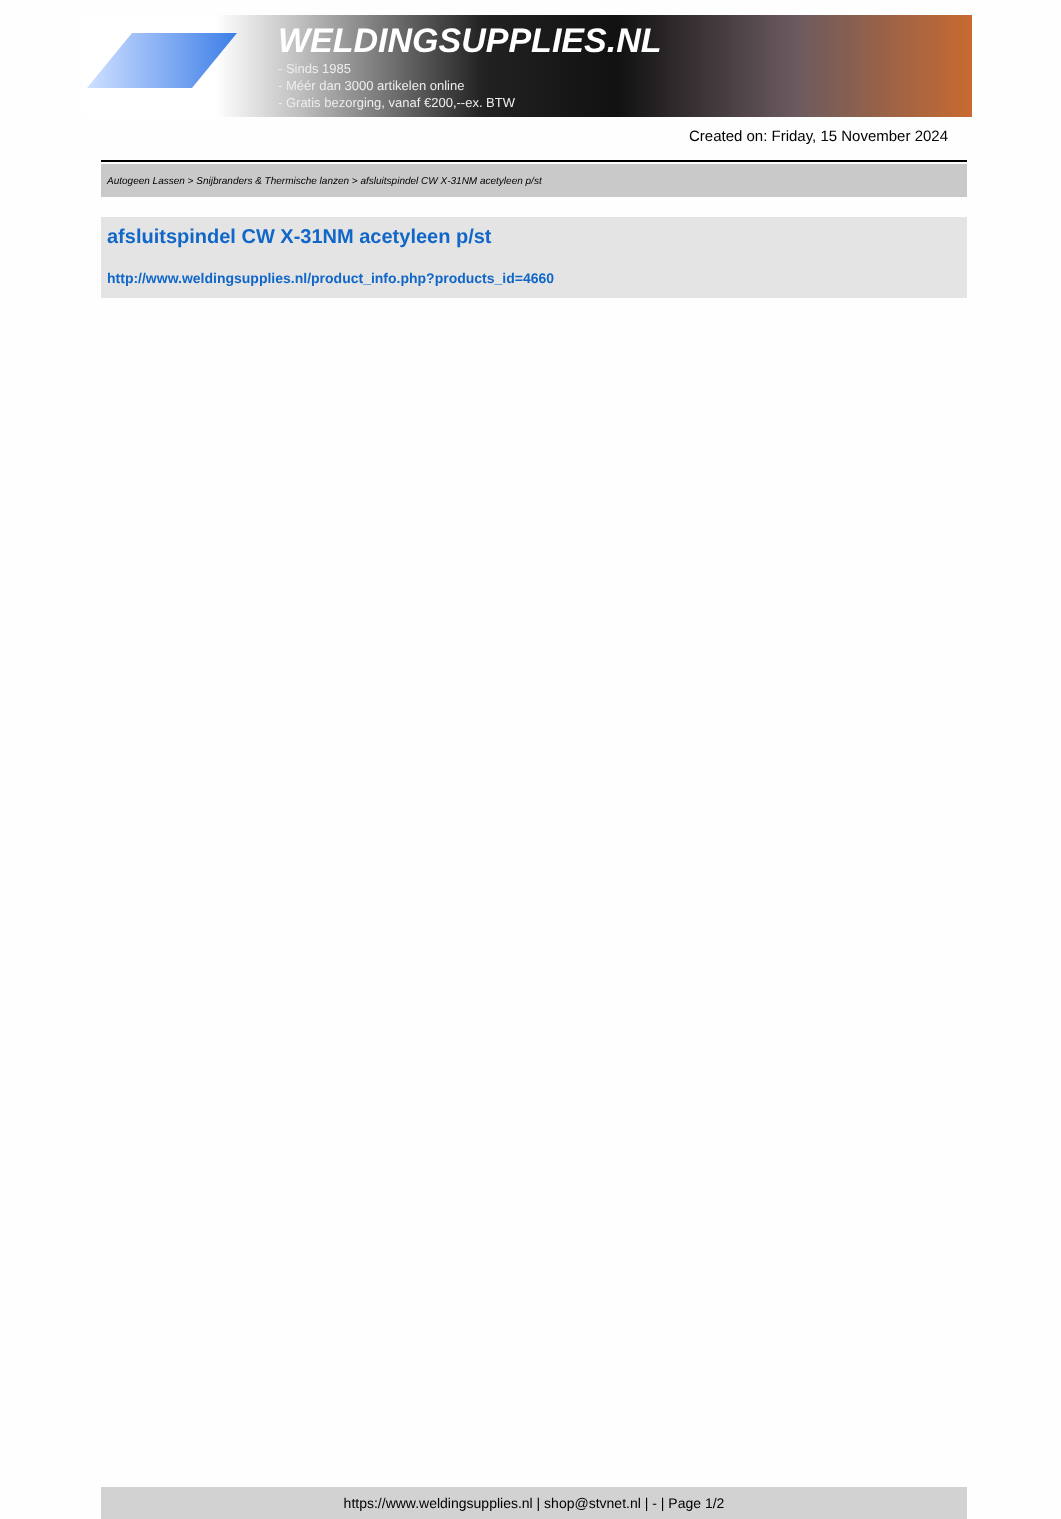WELDINGSUPPLIES.NL
- Sinds 1985
- Méér dan 3000 artikelen online
- Gratis bezorging, vanaf €200,--ex. BTW
Created on: Friday, 15 November 2024
Autogeen Lassen > Snijbranders & Thermische lanzen > afsluitspindel CW X-31NM acetyleen p/st
afsluitspindel CW X-31NM acetyleen p/st
http://www.weldingsupplies.nl/product_info.php?products_id=4660
https://www.weldingsupplies.nl | shop@stvnet.nl | - | Page 1/2